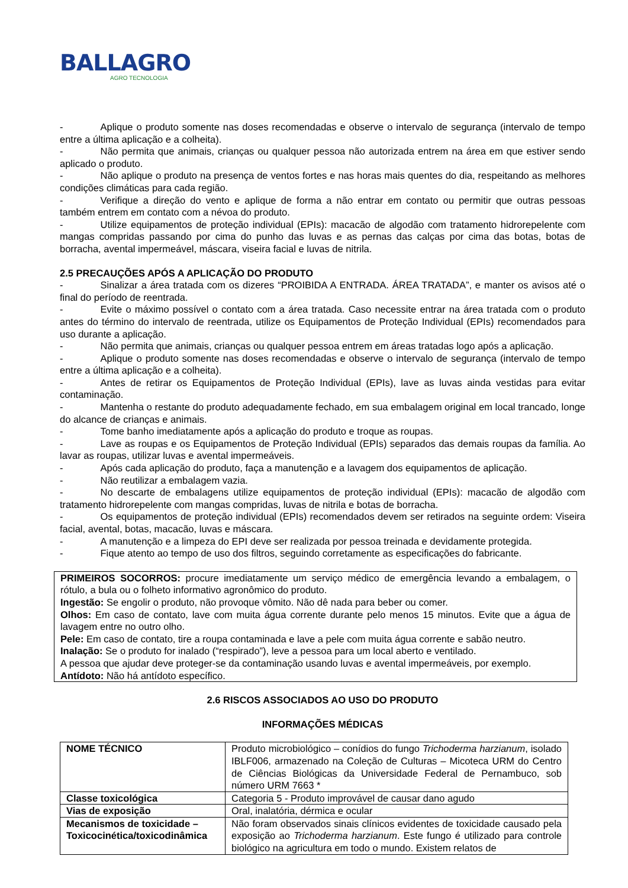BALLAGRO
AGRO TECNOLOGIA
- Aplique o produto somente nas doses recomendadas e observe o intervalo de segurança (intervalo de tempo entre a última aplicação e a colheita).
- Não permita que animais, crianças ou qualquer pessoa não autorizada entrem na área em que estiver sendo aplicado o produto.
- Não aplique o produto na presença de ventos fortes e nas horas mais quentes do dia, respeitando as melhores condições climáticas para cada região.
- Verifique a direção do vento e aplique de forma a não entrar em contato ou permitir que outras pessoas também entrem em contato com a névoa do produto.
- Utilize equipamentos de proteção individual (EPIs): macacão de algodão com tratamento hidrorepelente com mangas compridas passando por cima do punho das luvas e as pernas das calças por cima das botas, botas de borracha, avental impermeável, máscara, viseira facial e luvas de nitrila.
2.5 PRECAUÇÕES APÓS A APLICAÇÃO DO PRODUTO
- Sinalizar a área tratada com os dizeres “PROIBIDA A ENTRADA. ÁREA TRATADA”, e manter os avisos até o final do período de reentrada.
- Evite o máximo possível o contato com a área tratada. Caso necessite entrar na área tratada com o produto antes do término do intervalo de reentrada, utilize os Equipamentos de Proteção Individual (EPIs) recomendados para uso durante a aplicação.
- Não permita que animais, crianças ou qualquer pessoa entrem em áreas tratadas logo após a aplicação.
- Aplique o produto somente nas doses recomendadas e observe o intervalo de segurança (intervalo de tempo entre a última aplicação e a colheita).
- Antes de retirar os Equipamentos de Proteção Individual (EPIs), lave as luvas ainda vestidas para evitar contaminação.
- Mantenha o restante do produto adequadamente fechado, em sua embalagem original em local trancado, longe do alcance de crianças e animais.
- Tome banho imediatamente após a aplicação do produto e troque as roupas.
- Lave as roupas e os Equipamentos de Proteção Individual (EPIs) separados das demais roupas da família. Ao lavar as roupas, utilizar luvas e avental impermeáveis.
- Após cada aplicação do produto, faça a manutenção e a lavagem dos equipamentos de aplicação.
- Não reutilizar a embalagem vazia.
- No descarte de embalagens utilize equipamentos de proteção individual (EPIs): macacão de algodão com tratamento hidrorepelente com mangas compridas, luvas de nitrila e botas de borracha.
- Os equipamentos de proteção individual (EPIs) recomendados devem ser retirados na seguinte ordem: Viseira facial, avental, botas, macacão, luvas e máscara.
- A manutenção e a limpeza do EPI deve ser realizada por pessoa treinada e devidamente protegida.
- Fique atento ao tempo de uso dos filtros, seguindo corretamente as especificações do fabricante.
PRIMEIROS SOCORROS: procure imediatamente um serviço médico de emergência levando a embalagem, o rótulo, a bula ou o folheto informativo agronômico do produto.
Ingestão: Se engolir o produto, não provoque vômito. Não dê nada para beber ou comer.
Olhos: Em caso de contato, lave com muita água corrente durante pelo menos 15 minutos. Evite que a água de lavagem entre no outro olho.
Pele: Em caso de contato, tire a roupa contaminada e lave a pele com muita água corrente e sabão neutro.
Inalação: Se o produto for inalado (“respirado”), leve a pessoa para um local aberto e ventilado.
A pessoa que ajudar deve proteger-se da contaminação usando luvas e avental impermeáveis, por exemplo.
Antídoto: Não há antídoto específico.
2.6 RISCOS ASSOCIADOS AO USO DO PRODUTO
INFORMAÇÕES MÉDICAS
| NOME TÉCNICO | Produto microbiológico – conídios do fungo Trichoderma harzianum , isolado IBLF006, armazenado na Coleção de Culturas – Micoteca URM do Centro de Ciências Biológicas da Universidade Federal de Pernambuco, sob número URM 7663 * |
| Classe toxicológica | Categoria 5 - Produto improvável de causar dano agudo |
| Vias de exposição | Oral, inalatória, dérmica e ocular |
| Mecanismos de toxicidade – Toxicocinética/toxicodinâmica | Não foram observados sinais clínicos evidentes de toxicidade causado pela exposição ao Trichoderma harzianum . Este fungo é utilizado para controle biológico na agricultura em todo o mundo. Existem relatos de |